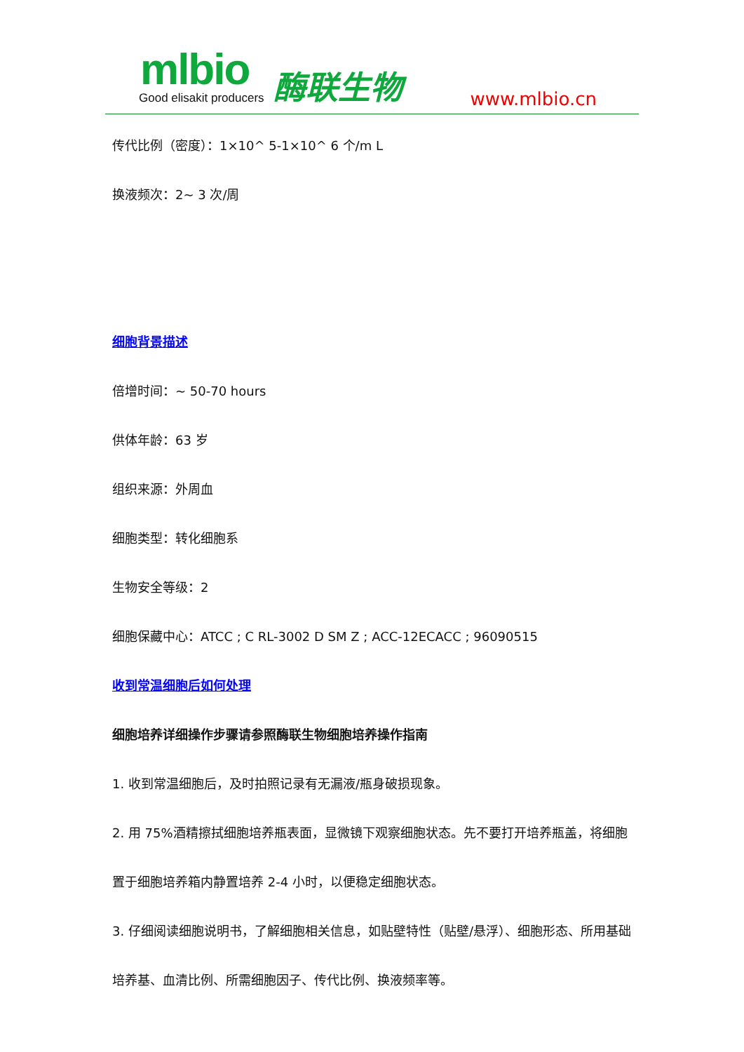mlbio
Good elisakit producers 酶联生物 www.mlbio.cn
传代比例（密度）：1×10^ 5-1×10^ 6 个/m L
换液频次：2~ 3 次/周
细胞背景描述
倍增时间：~ 50-70 hours
供体年龄：63 岁
组织来源：外周血
细胞类型：转化细胞系
生物安全等级：2
细胞保藏中心：ATCC ; C RL-3002 D SM Z ; ACC-12ECACC ; 96090515
收到常温细胞后如何处理
细胞培养详细操作步骤请参照酶联生物细胞培养操作指南
1. 收到常温细胞后，及时拍照记录有无漏液/瓶身破损现象。
2. 用 75%酒精擦拭细胞培养瓶表面，显微镜下观察细胞状态。先不要打开培养瓶盖，将细胞置于细胞培养箱内静置培养 2-4 小时，以便稳定细胞状态。
3. 仔细阅读细胞说明书，了解细胞相关信息，如贴壁特性（贴壁/悬浮）、细胞形态、所用基础培养基、血清比例、所需细胞因子、传代比例、换液频率等。